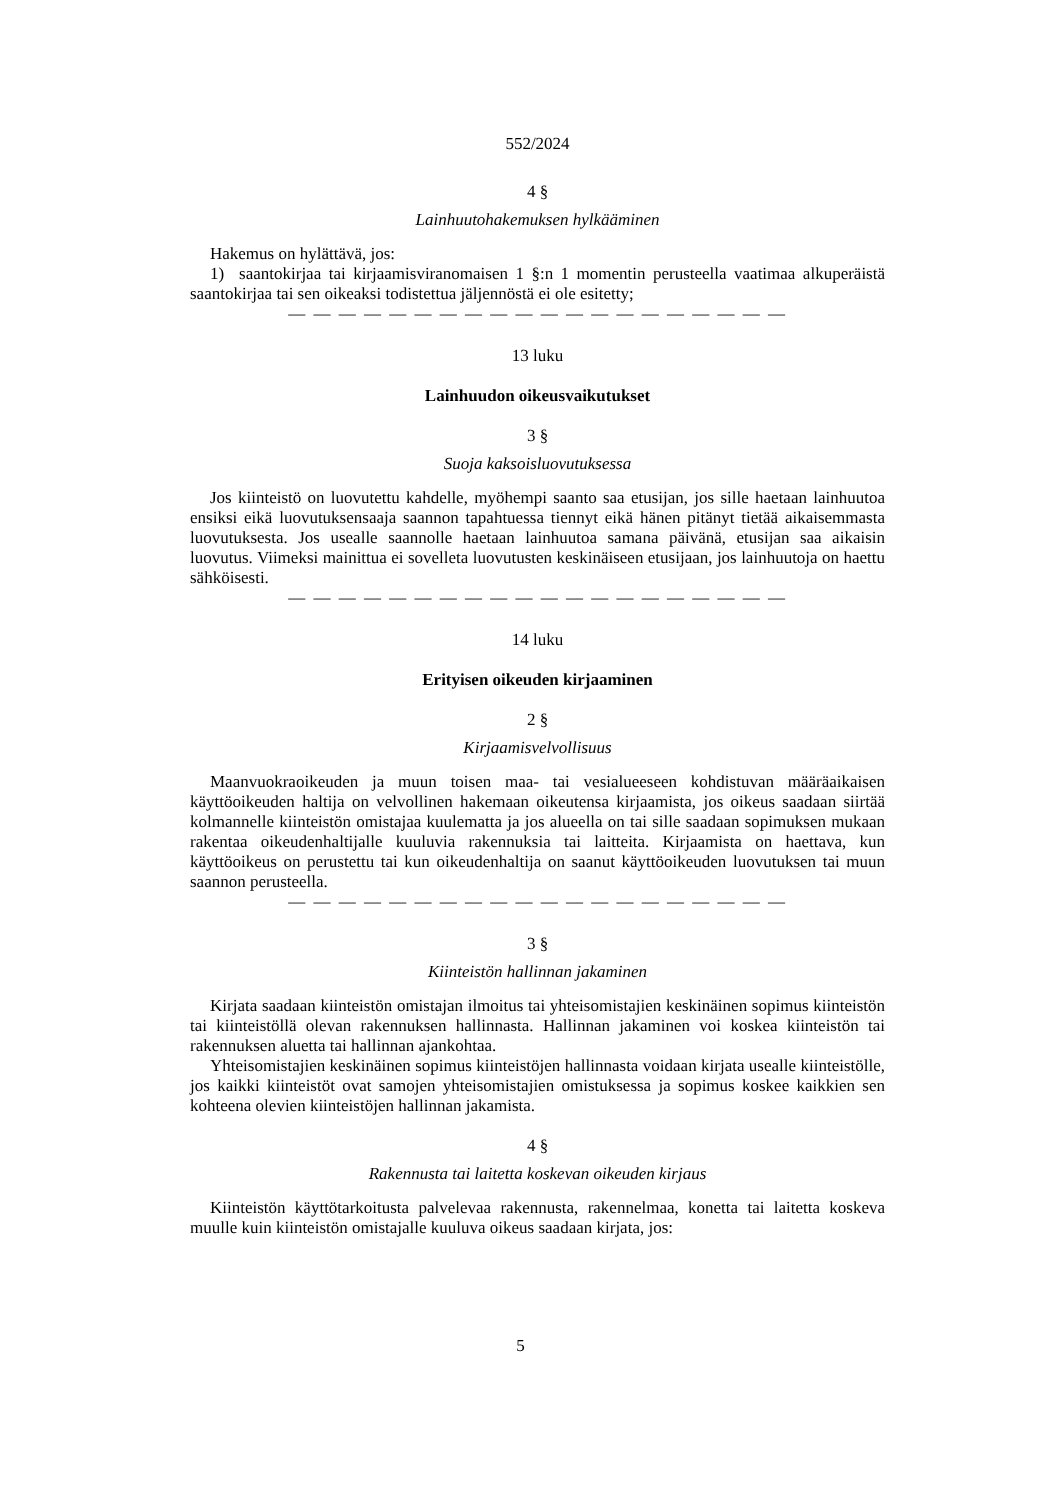552/2024
4 §
Lainhuutohakemuksen hylkääminen
Hakemus on hylättävä, jos:
1) saantokirjaa tai kirjaamisviranomaisen 1 §:n 1 momentin perusteella vaatimaa alkuperäistä saantokirjaa tai sen oikeaksi todistettua jäljennöstä ei ole esitetty;
— — — — — — — — — — — — — — — — — — — —
13 luku
Lainhuudon oikeusvaikutukset
3 §
Suoja kaksoisluovutuksessa
Jos kiinteistö on luovutettu kahdelle, myöhempi saanto saa etusijan, jos sille haetaan lainhuutoa ensiksi eikä luovutuksensaaja saannon tapahtuessa tiennyt eikä hänen pitänyt tietää aikaisemmasta luovutuksesta. Jos usealle saannolle haetaan lainhuutoa samana päivänä, etusijan saa aikaisin luovutus. Viimeksi mainittua ei sovelleta luovutusten keskinäiseen etusijaan, jos lainhuutoja on haettu sähköisesti.
— — — — — — — — — — — — — — — — — — — —
14 luku
Erityisen oikeuden kirjaaminen
2 §
Kirjaamisvelvollisuus
Maanvuokraoikeuden ja muun toisen maa- tai vesialueeseen kohdistuvan määräaikaisen käyttöoikeuden haltija on velvollinen hakemaan oikeutensa kirjaamista, jos oikeus saadaan siirtää kolmannelle kiinteistön omistajaa kuulematta ja jos alueella on tai sille saadaan sopimuksen mukaan rakentaa oikeudenhaltijalle kuuluvia rakennuksia tai laitteita. Kirjaamista on haettava, kun käyttöoikeus on perustettu tai kun oikeudenhaltija on saanut käyttöoikeuden luovutuksen tai muun saannon perusteella.
— — — — — — — — — — — — — — — — — — — —
3 §
Kiinteistön hallinnan jakaminen
Kirjata saadaan kiinteistön omistajan ilmoitus tai yhteisomistajien keskinäinen sopimus kiinteistön tai kiinteistöllä olevan rakennuksen hallinnasta. Hallinnan jakaminen voi koskea kiinteistön tai rakennuksen aluetta tai hallinnan ajankohtaa.
Yhteisomistajien keskinäinen sopimus kiinteistöjen hallinnasta voidaan kirjata usealle kiinteistölle, jos kaikki kiinteistöt ovat samojen yhteisomistajien omistuksessa ja sopimus koskee kaikkien sen kohteena olevien kiinteistöjen hallinnan jakamista.
4 §
Rakennusta tai laitetta koskevan oikeuden kirjaus
Kiinteistön käyttötarkoitusta palvelevaa rakennusta, rakennelmaa, konetta tai laitetta koskeva muulle kuin kiinteistön omistajalle kuuluva oikeus saadaan kirjata, jos:
5